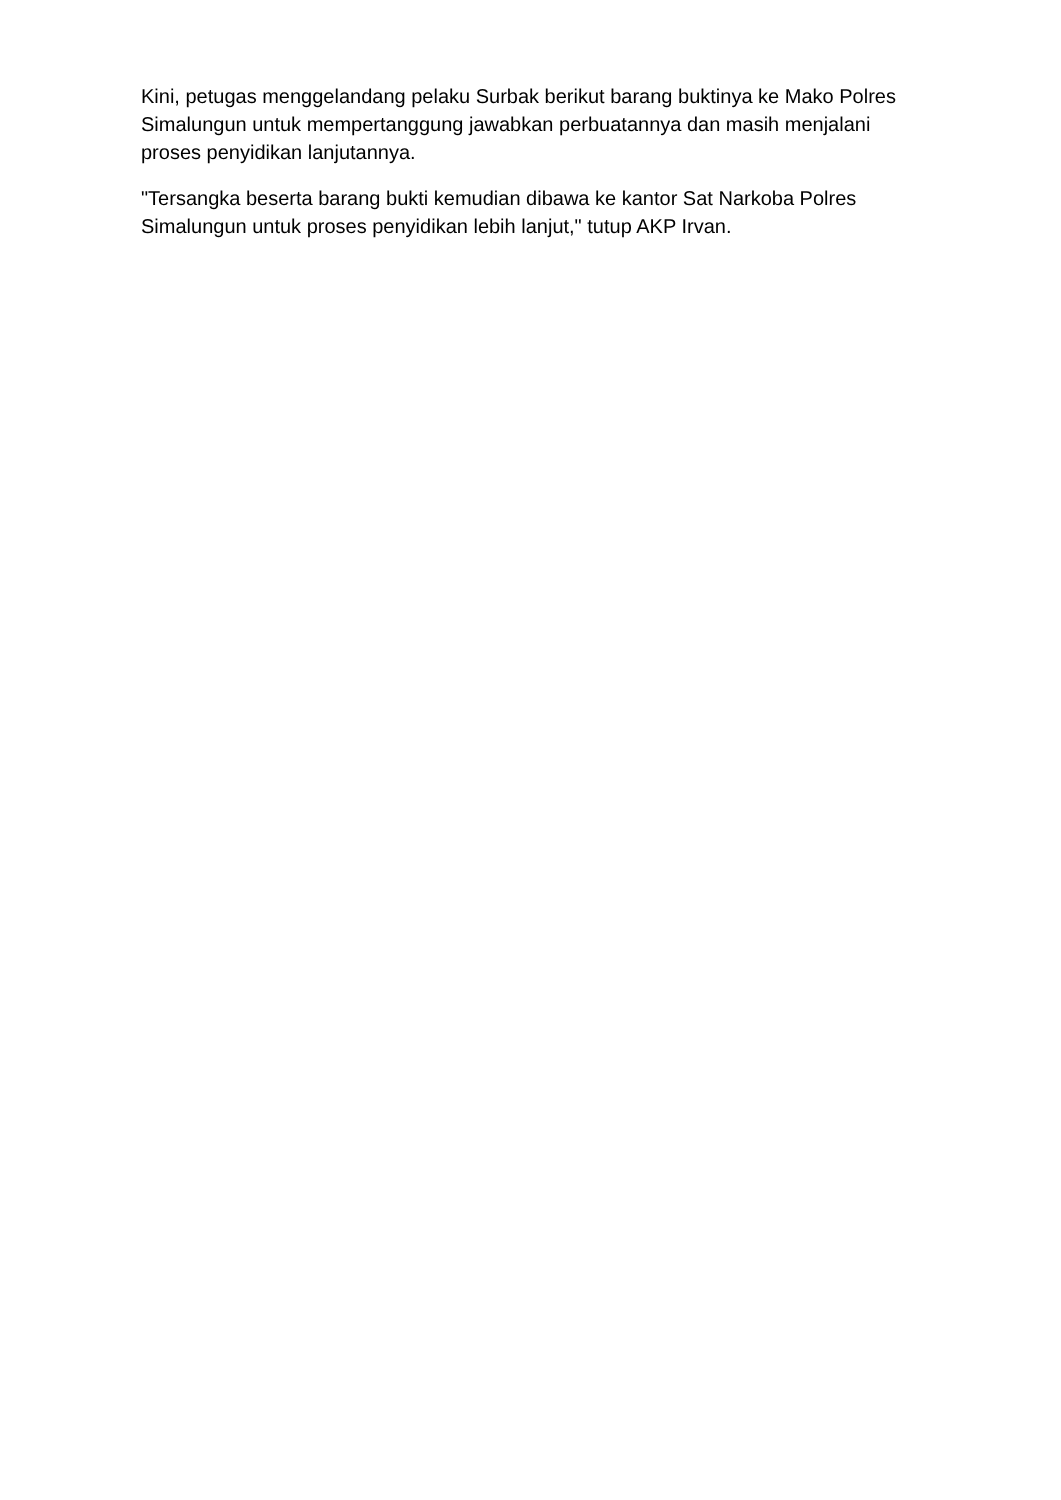Kini, petugas menggelandang pelaku Surbak berikut barang buktinya ke Mako Polres Simalungun untuk mempertanggung jawabkan perbuatannya dan masih menjalani proses penyidikan lanjutannya.
"Tersangka beserta barang bukti kemudian dibawa ke kantor Sat Narkoba Polres Simalungun untuk proses penyidikan lebih lanjut," tutup AKP Irvan.